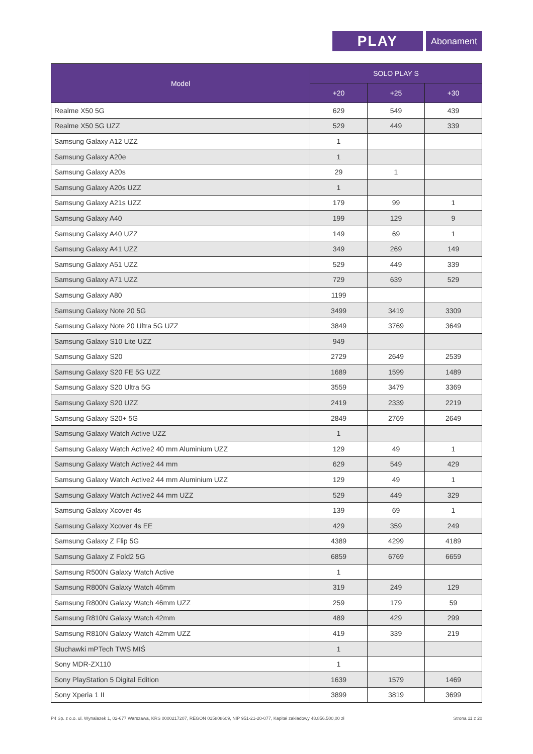PLAY
Abonament
| Model | SOLO PLAY S | | |
| --- | --- | --- | --- |
| | +20 | +25 | +30 |
| Realme X50 5G | 629 | 549 | 439 |
| Realme X50 5G UZZ | 529 | 449 | 339 |
| Samsung Galaxy A12 UZZ | 1 | | |
| Samsung Galaxy A20e | 1 | | |
| Samsung Galaxy A20s | 29 | 1 | |
| Samsung Galaxy A20s UZZ | 1 | | |
| Samsung Galaxy A21s UZZ | 179 | 99 | 1 |
| Samsung Galaxy A40 | 199 | 129 | 9 |
| Samsung Galaxy A40 UZZ | 149 | 69 | 1 |
| Samsung Galaxy A41 UZZ | 349 | 269 | 149 |
| Samsung Galaxy A51 UZZ | 529 | 449 | 339 |
| Samsung Galaxy A71 UZZ | 729 | 639 | 529 |
| Samsung Galaxy A80 | 1199 | | |
| Samsung Galaxy Note 20 5G | 3499 | 3419 | 3309 |
| Samsung Galaxy Note 20 Ultra 5G UZZ | 3849 | 3769 | 3649 |
| Samsung Galaxy S10 Lite UZZ | 949 | | |
| Samsung Galaxy S20 | 2729 | 2649 | 2539 |
| Samsung Galaxy S20 FE 5G UZZ | 1689 | 1599 | 1489 |
| Samsung Galaxy S20 Ultra 5G | 3559 | 3479 | 3369 |
| Samsung Galaxy S20 UZZ | 2419 | 2339 | 2219 |
| Samsung Galaxy S20+ 5G | 2849 | 2769 | 2649 |
| Samsung Galaxy Watch Active UZZ | 1 | | |
| Samsung Galaxy Watch Active2 40 mm Aluminium UZZ | 129 | 49 | 1 |
| Samsung Galaxy Watch Active2 44 mm | 629 | 549 | 429 |
| Samsung Galaxy Watch Active2 44 mm Aluminium UZZ | 129 | 49 | 1 |
| Samsung Galaxy Watch Active2 44 mm UZZ | 529 | 449 | 329 |
| Samsung Galaxy Xcover 4s | 139 | 69 | 1 |
| Samsung Galaxy Xcover 4s EE | 429 | 359 | 249 |
| Samsung Galaxy Z Flip 5G | 4389 | 4299 | 4189 |
| Samsung Galaxy Z Fold2 5G | 6859 | 6769 | 6659 |
| Samsung R500N Galaxy Watch Active | 1 | | |
| Samsung R800N Galaxy Watch 46mm | 319 | 249 | 129 |
| Samsung R800N Galaxy Watch 46mm UZZ | 259 | 179 | 59 |
| Samsung R810N Galaxy Watch 42mm | 489 | 429 | 299 |
| Samsung R810N Galaxy Watch 42mm UZZ | 419 | 339 | 219 |
| Słuchawki mPTech TWS MIŚ | 1 | | |
| Sony MDR-ZX110 | 1 | | |
| Sony PlayStation 5 Digital Edition | 1639 | 1579 | 1469 |
| Sony Xperia 1 II | 3899 | 3819 | 3699 |
P4 Sp. z o.o. ul. Wynalazek 1, 02-677 Warszawa, KRS 0000217207, REGON 015808609, NIP 951-21-20-077, Kapitał zakładowy 48.856.500,00 zł Strona 11 z 20